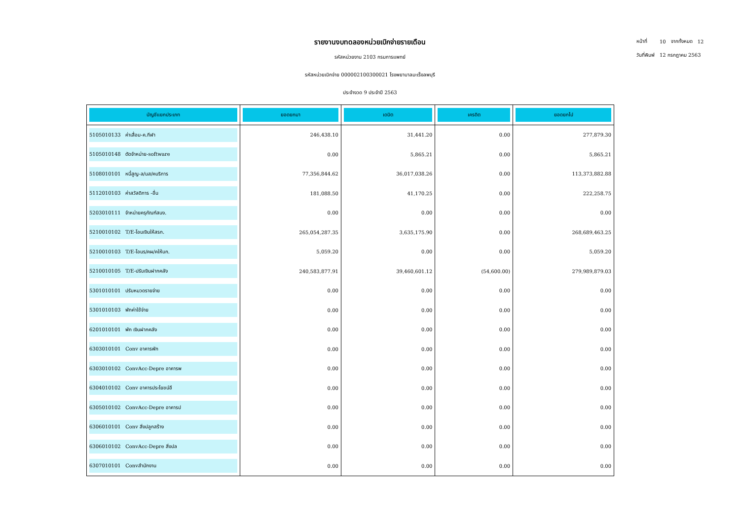รายงานงบทดลองหน่วยเบิกจ่ายรายเดือน
รหัสหน่วยงาน 2103 กรมการแพทย์
รหัสหน่วยเบิกจ่าย 000002100300021 โรงพยาบาลมะเร็งลพบุรี
ประจำงวด 9 ประจำปี 2563
| หน้าที่ | 10 | จากทั้งหมด | 12 |
| วันที่พิมพ์ | 12 กรกฎาคม 2563 | | |
| บัญชีแยกประเภท | ยอดยกมา | เดบิต | เครดิต | ยอดยกไป |
| --- | --- | --- | --- | --- |
| 5105010133 ค่าเสื่อม-ค.กีฬา | 246,438.10 | 31,441.20 | 0.00 | 277,879.30 |
| 5105010148 ตัดจำหน่าย-software | 0.00 | 5,865.21 | 0.00 | 5,865.21 |
| 5108010101 หนี้สูญ-ล/นส/คบริการ | 77,356,844.62 | 36,017,038.26 | 0.00 | 113,373,882.88 |
| 5112010103 ค่าสวัสดิการ -อื่น | 181,088.50 | 41,170.25 | 0.00 | 222,258.75 |
| 5203010111 จำหน่ายครุภัณฑ์สนง. | 0.00 | 0.00 | 0.00 | 0.00 |
| 5210010102 T/E-โอนเงินให้สรก. | 265,054,287.35 | 3,635,175.90 | 0.00 | 268,689,463.25 |
| 5210010103 T/E-โอนร/คผ/คให้บก. | 5,059.20 | 0.00 | 0.00 | 5,059.20 |
| 5210010105 T/E-ปรับเงินฝากคลัง | 240,583,877.91 | 39,460,601.12 | (54,600.00) | 279,989,879.03 |
| 5301010101 ปรับหมวดรายจ่าย | 0.00 | 0.00 | 0.00 | 0.00 |
| 5301010103 พักค่าใช้จ่าย | 0.00 | 0.00 | 0.00 | 0.00 |
| 6201010101 พัก เงินฝากคลัง | 0.00 | 0.00 | 0.00 | 0.00 |
| 6303010101 Conv อาคารพัก | 0.00 | 0.00 | 0.00 | 0.00 |
| 6303010102 ConvAcc-Depre อาคารพ | 0.00 | 0.00 | 0.00 | 0.00 |
| 6304010102 Conv อาคารประโยชน์อื | 0.00 | 0.00 | 0.00 | 0.00 |
| 6305010102 ConvAcc-Depre อาคารป | 0.00 | 0.00 | 0.00 | 0.00 |
| 6306010101 Conv สิ่งปลูกสร้าง | 0.00 | 0.00 | 0.00 | 0.00 |
| 6306010102 ConvAcc-Depre สิ่งปล | 0.00 | 0.00 | 0.00 | 0.00 |
| 6307010101 Convสำนักงาน | 0.00 | 0.00 | 0.00 | 0.00 |